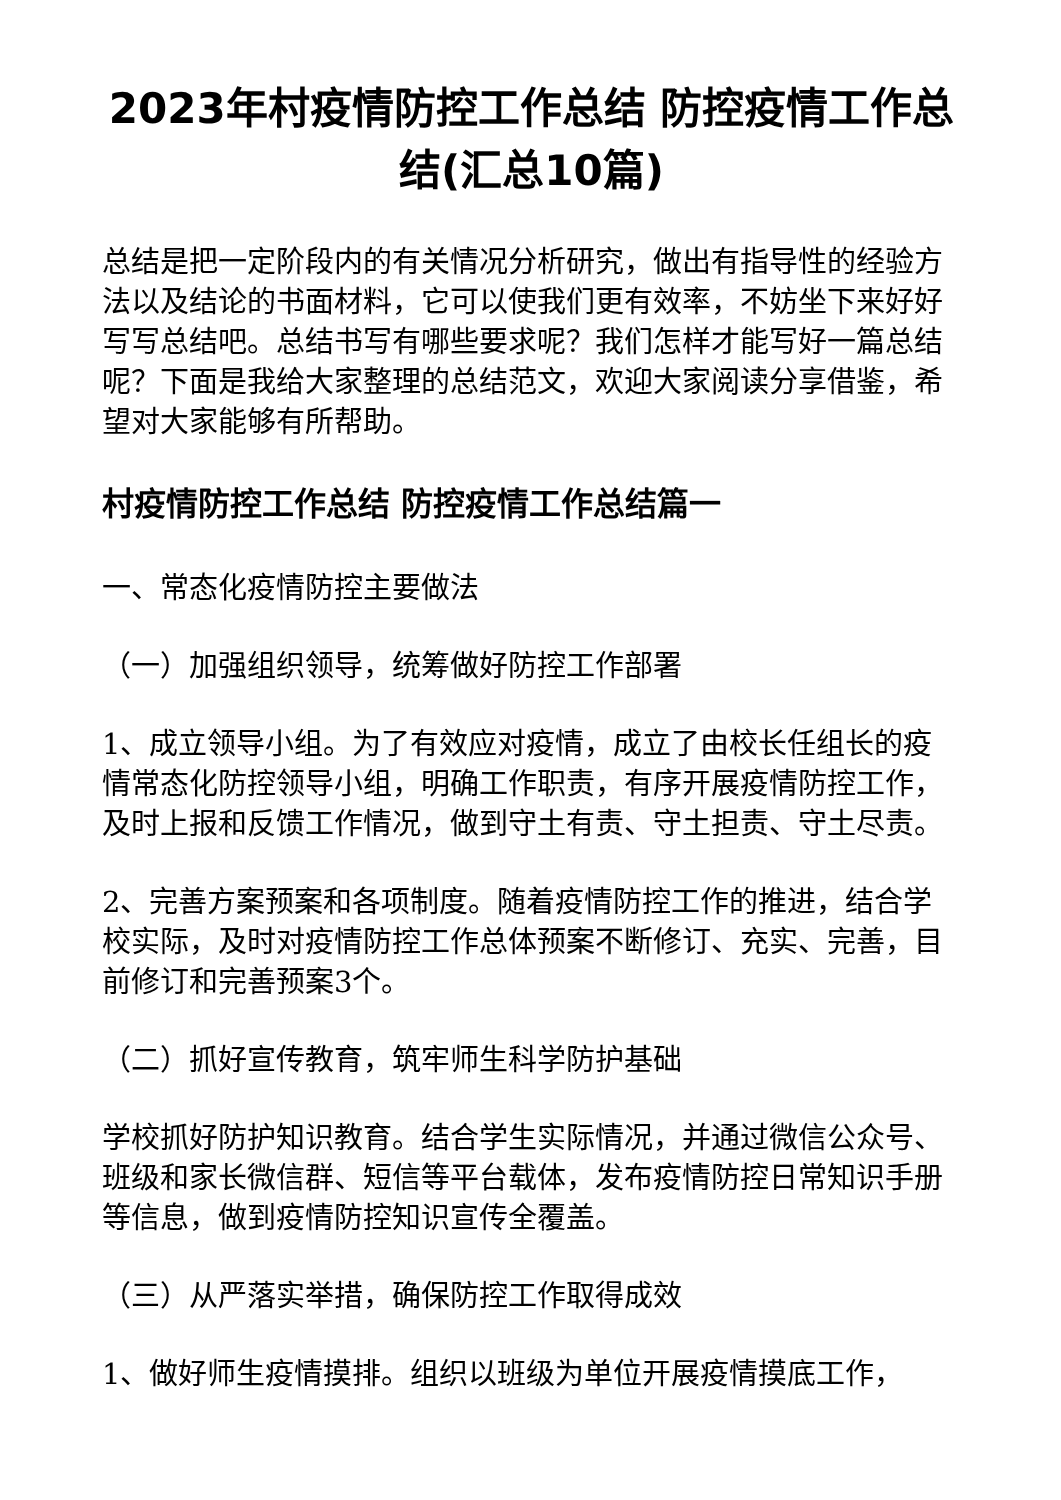2023年村疫情防控工作总结 防控疫情工作总结(汇总10篇)
总结是把一定阶段内的有关情况分析研究，做出有指导性的经验方法以及结论的书面材料，它可以使我们更有效率，不妨坐下来好好写写总结吧。总结书写有哪些要求呢？我们怎样才能写好一篇总结呢？下面是我给大家整理的总结范文，欢迎大家阅读分享借鉴，希望对大家能够有所帮助。
村疫情防控工作总结 防控疫情工作总结篇一
一、常态化疫情防控主要做法
（一）加强组织领导，统筹做好防控工作部署
1、成立领导小组。为了有效应对疫情，成立了由校长任组长的疫情常态化防控领导小组，明确工作职责，有序开展疫情防控工作，及时上报和反馈工作情况，做到守土有责、守土担责、守土尽责。
2、完善方案预案和各项制度。随着疫情防控工作的推进，结合学校实际，及时对疫情防控工作总体预案不断修订、充实、完善，目前修订和完善预案3个。
（二）抓好宣传教育，筑牢师生科学防护基础
学校抓好防护知识教育。结合学生实际情况，并通过微信公众号、班级和家长微信群、短信等平台载体，发布疫情防控日常知识手册等信息，做到疫情防控知识宣传全覆盖。
（三）从严落实举措，确保防控工作取得成效
1、做好师生疫情摸排。组织以班级为单位开展疫情摸底工作，